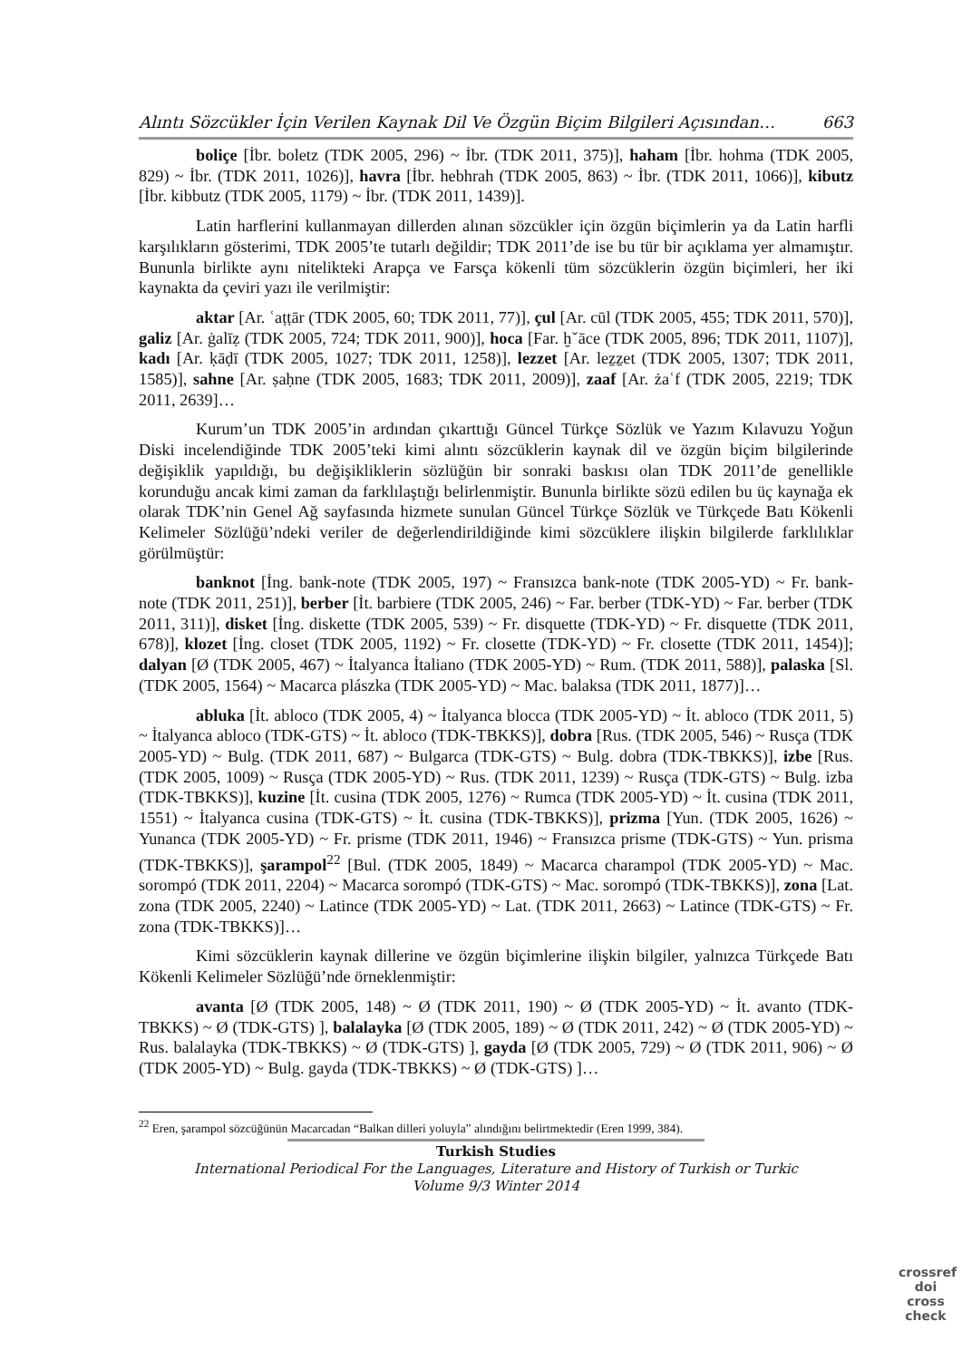Alıntı Sözcükler İçin Verilen Kaynak Dil Ve Özgün Biçim Bilgileri Açısından… 663
boliçe [İbr. boletz (TDK 2005, 296) ~ İbr. (TDK 2011, 375)], haham [İbr. hohma (TDK 2005, 829) ~ İbr. (TDK 2011, 1026)], havra [İbr. hebhrah (TDK 2005, 863) ~ İbr. (TDK 2011, 1066)], kibutz [İbr. kibbutz (TDK 2005, 1179) ~ İbr. (TDK 2011, 1439)].
Latin harflerini kullanmayan dillerden alınan sözcükler için özgün biçimlerin ya da Latin harfli karşılıkların gösterimi, TDK 2005’te tutarlı değildir; TDK 2011’de ise bu tür bir açıklama yer almamıştır. Bununla birlikte aynı nitelikteki Arapça ve Farsça kökenli tüm sözcüklerin özgün biçimleri, her iki kaynakta da çeviri yazı ile verilmiştir:
aktar [Ar. ʿaṭṭār (TDK 2005, 60; TDK 2011, 77)], çul [Ar. cūl (TDK 2005, 455; TDK 2011, 570)], galiz [Ar. ġalīẓ (TDK 2005, 724; TDK 2011, 900)], hoca [Far. ḫˇāce (TDK 2005, 896; TDK 2011, 1107)], kadı [Ar. ḳāḍī (TDK 2005, 1027; TDK 2011, 1258)], lezzet [Ar. leẕẕet (TDK 2005, 1307; TDK 2011, 1585)], sahne [Ar. ṣaḥne (TDK 2005, 1683; TDK 2011, 2009)], zaaf [Ar. żaʿf (TDK 2005, 2219; TDK 2011, 2639]…
Kurum’un TDK 2005’in ardından çıkarttığı Güncel Türkçe Sözlük ve Yazım Kılavuzu Yoğun Diski incelendiğinde TDK 2005’teki kimi alıntı sözcüklerin kaynak dil ve özgün biçim bilgilerinde değişiklik yapıldığı, bu değişikliklerin sözlüğün bir sonraki baskısı olan TDK 2011’de genellikle korunduğu ancak kimi zaman da farklılaştığı belirlenmiştir. Bununla birlikte sözü edilen bu üç kaynağa ek olarak TDK’nin Genel Ağ sayfasında hizmete sunulan Güncel Türkçe Sözlük ve Türkçede Batı Kökenli Kelimeler Sözlüğü’ndeki veriler de değerlendirildiğinde kimi sözcüklere ilişkin bilgilerde farklılıklar görülmüştür:
banknot [İng. bank-note (TDK 2005, 197) ~ Fransızca bank-note (TDK 2005-YD) ~ Fr. bank-note (TDK 2011, 251)], berber [İt. barbiere (TDK 2005, 246) ~ Far. berber (TDK-YD) ~ Far. berber (TDK 2011, 311)], disket [İng. diskette (TDK 2005, 539) ~ Fr. disquette (TDK-YD) ~ Fr. disquette (TDK 2011, 678)], klozet [İng. closet (TDK 2005, 1192) ~ Fr. closette (TDK-YD) ~ Fr. closette (TDK 2011, 1454)]; dalyan [Ø (TDK 2005, 467) ~ İtalyanca İtaliano (TDK 2005-YD) ~ Rum. (TDK 2011, 588)], palaska [Sl. (TDK 2005, 1564) ~ Macarca plászka (TDK 2005-YD) ~ Mac. balaksa (TDK 2011, 1877)]…
abluka [İt. abloco (TDK 2005, 4) ~ İtalyanca blocca (TDK 2005-YD) ~ İt. abloco (TDK 2011, 5) ~ İtalyanca abloco (TDK-GTS) ~ İt. abloco (TDK-TBKKS)], dobra [Rus. (TDK 2005, 546) ~ Rusça (TDK 2005-YD) ~ Bulg. (TDK 2011, 687) ~ Bulgarca (TDK-GTS) ~ Bulg. dobra (TDK-TBKKS)], izbe [Rus. (TDK 2005, 1009) ~ Rusça (TDK 2005-YD) ~ Rus. (TDK 2011, 1239) ~ Rusça (TDK-GTS) ~ Bulg. izba (TDK-TBKKS)], kuzine [İt. cusina (TDK 2005, 1276) ~ Rumca (TDK 2005-YD) ~ İt. cusina (TDK 2011, 1551) ~ İtalyanca cusina (TDK-GTS) ~ İt. cusina (TDK-TBKKS)], prizma [Yun. (TDK 2005, 1626) ~ Yunanca (TDK 2005-YD) ~ Fr. prisme (TDK 2011, 1946) ~ Fransızca prisme (TDK-GTS) ~ Yun. prisma (TDK-TBKKS)], şarampol<sup>22</sup> [Bul. (TDK 2005, 1849) ~ Macarca charampol (TDK 2005-YD) ~ Mac. sorompó (TDK 2011, 2204) ~ Macarca sorompó (TDK-GTS) ~ Mac. sorompó (TDK-TBKKS)], zona [Lat. zona (TDK 2005, 2240) ~ Latince (TDK 2005-YD) ~ Lat. (TDK 2011, 2663) ~ Latince (TDK-GTS) ~ Fr. zona (TDK-TBKKS)]…
Kimi sözcüklerin kaynak dillerine ve özgün biçimlerine ilişkin bilgiler, yalnızca Türkçede Batı Kökenli Kelimeler Sözlüğü’nde örneklenmiştir:
avanta [Ø (TDK 2005, 148) ~ Ø (TDK 2011, 190) ~ Ø (TDK 2005-YD) ~ İt. avanto (TDK-TBKKS) ~ Ø (TDK-GTS) ], balalayka [Ø (TDK 2005, 189) ~ Ø (TDK 2011, 242) ~ Ø (TDK 2005-YD) ~ Rus. balalayka (TDK-TBKKS) ~ Ø (TDK-GTS) ], gayda [Ø (TDK 2005, 729) ~ Ø (TDK 2011, 906) ~ Ø (TDK 2005-YD) ~ Bulg. gayda (TDK-TBKKS) ~ Ø (TDK-GTS) ]…
<sup>22</sup> Eren, şarampol sözcüğünün Macarcadan “Balkan dilleri yoluyla” alındığını belirtmektedir (Eren 1999, 384).
Turkish Studies
International Periodical For the Languages, Literature and History of Turkish or Turkic
Volume 9/3 Winter 2014
crossref
doi
cross check